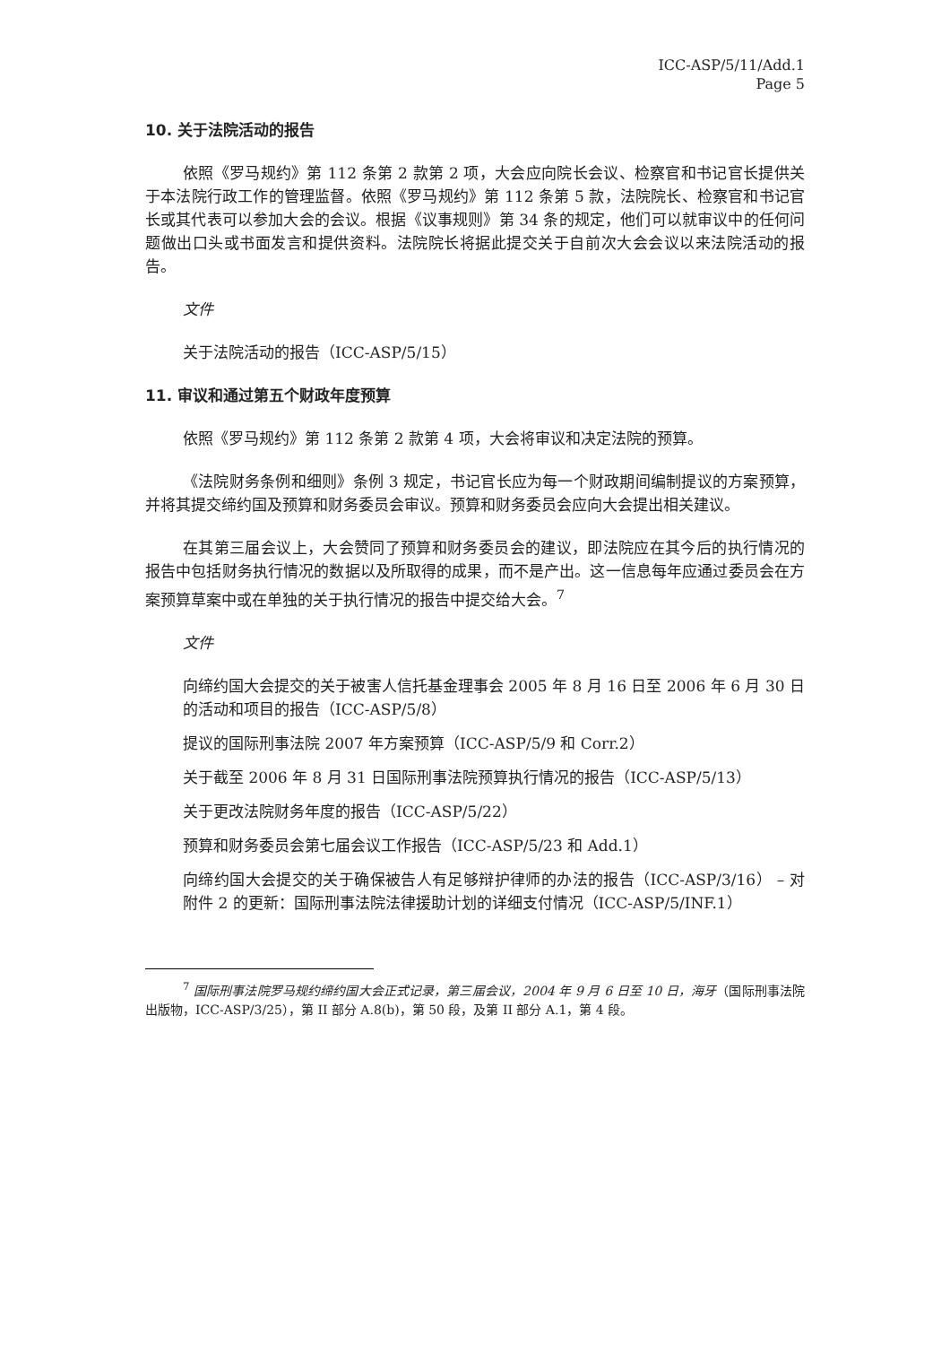ICC-ASP/5/11/Add.1
Page 5
10. 关于法院活动的报告
依照《罗马规约》第 112 条第 2 款第 2 项，大会应向院长会议、检察官和书记官长提供关于本法院行政工作的管理监督。依照《罗马规约》第 112 条第 5 款，法院院长、检察官和书记官长或其代表可以参加大会的会议。根据《议事规则》第 34 条的规定，他们可以就审议中的任何问题做出口头或书面发言和提供资料。法院院长将据此提交关于自前次大会会议以来法院活动的报告。
文件
关于法院活动的报告（ICC-ASP/5/15）
11. 审议和通过第五个财政年度预算
依照《罗马规约》第 112 条第 2 款第 4 项，大会将审议和决定法院的预算。
《法院财务条例和细则》条例 3 规定，书记官长应为每一个财政期间编制提议的方案预算，并将其提交缔约国及预算和财务委员会审议。预算和财务委员会应向大会提出相关建议。
在其第三届会议上，大会赞同了预算和财务委员会的建议，即法院应在其今后的执行情况的报告中包括财务执行情况的数据以及所取得的成果，而不是产出。这一信息每年应通过委员会在方案预算草案中或在单独的关于执行情况的报告中提交给大会。<sup>7</sup>
文件
向缔约国大会提交的关于被害人信托基金理事会 2005 年 8 月 16 日至 2006 年 6 月 30 日的活动和项目的报告（ICC-ASP/5/8）
提议的国际刑事法院 2007 年方案预算（ICC-ASP/5/9 和 Corr.2）
关于截至 2006 年 8 月 31 日国际刑事法院预算执行情况的报告（ICC-ASP/5/13）
关于更改法院财务年度的报告（ICC-ASP/5/22）
预算和财务委员会第七届会议工作报告（ICC-ASP/5/23 和 Add.1）
向缔约国大会提交的关于确保被告人有足够辩护律师的办法的报告（ICC-ASP/3/16） – 对附件 2 的更新：国际刑事法院法律援助计划的详细支付情况（ICC-ASP/5/INF.1）
<sup>7</sup> 国际刑事法院罗马规约缔约国大会正式记录，第三届会议，2004 年 9 月 6 日至 10 日，海牙（国际刑事法院出版物，ICC-ASP/3/25），第 II 部分 A.8(b)，第 50 段，及第 II 部分 A.1，第 4 段。